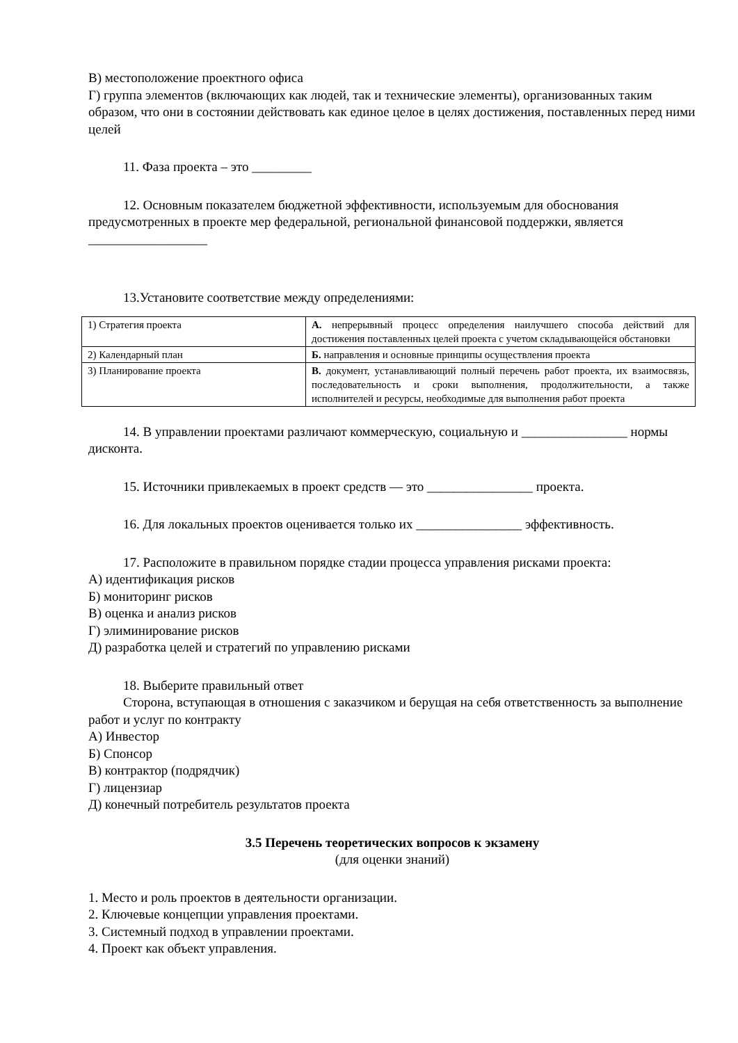В) местоположение проектного офиса
Г) группа элементов (включающих как людей, так и технические элементы), организованных таким образом, что они в состоянии действовать как единое целое в целях достижения, поставленных перед ними целей
11. Фаза проекта – это _________
12. Основным показателем бюджетной эффективности, используемым для обоснования предусмотренных в проекте мер федеральной, региональной финансовой поддержки, является __________________
13.Установите соответствие между определениями:
| 1) Стратегия проекта | А. непрерывный процесс определения наилучшего способа действий для достижения поставленных целей проекта с учетом складывающейся обстановки |
| 2) Календарный план | Б. направления и основные принципы осуществления проекта |
| 3) Планирование проекта | В. документ, устанавливающий полный перечень работ проекта, их взаимосвязь, последовательность и сроки выполнения, продолжительности, а также исполнителей и ресурсы, необходимые для выполнения работ проекта |
14. В управлении проектами различают коммерческую, социальную и ________________ нормы дисконта.
15. Источники привлекаемых в проект средств — это ________________ проекта.
16. Для локальных проектов оценивается только их ________________ эффективность.
17. Расположите в правильном порядке стадии процесса управления рисками проекта:
А) идентификация рисков
Б) мониторинг рисков
В) оценка и анализ рисков
Г) элиминирование рисков
Д) разработка целей и стратегий по управлению рисками
18. Выберите правильный ответ
Сторона, вступающая в отношения с заказчиком и берущая на себя ответственность за выполнение работ и услуг по контракту
А) Инвестор
Б) Спонсор
В) контрактор (подрядчик)
Г) лицензиар
Д) конечный потребитель результатов проекта
3.5 Перечень теоретических вопросов к экзамену
(для оценки знаний)
1. Место и роль проектов в деятельности организации.
2. Ключевые концепции управления проектами.
3. Системный подход в управлении проектами.
4. Проект как объект управления.